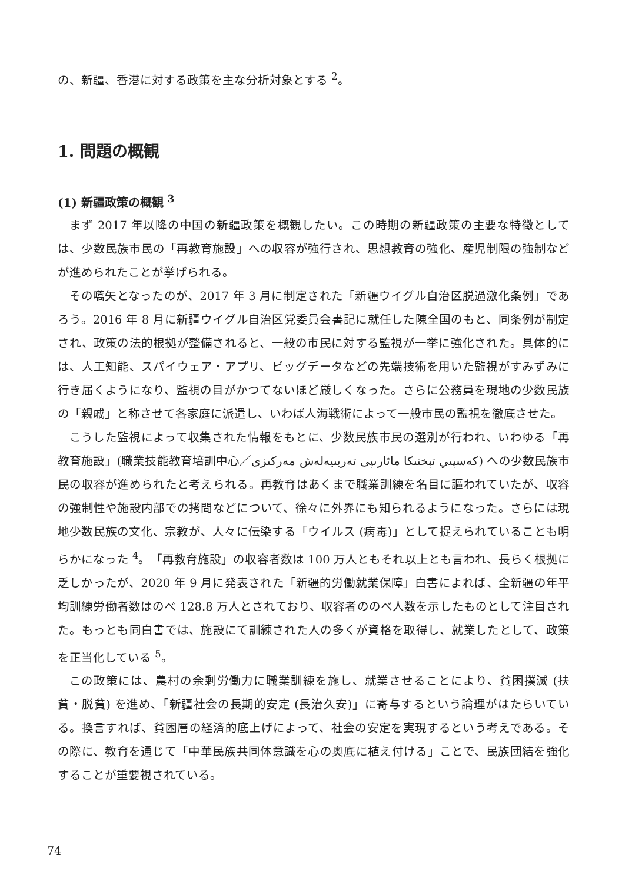の、新疆、香港に対する政策を主な分析対象とする <sup>2</sup>。
1. 問題の概観
(1) 新疆政策の概観 <sup>3</sup>
まず 2017 年以降の中国の新疆政策を概観したい。この時期の新疆政策の主要な特徴としては、少数民族市民の「再教育施設」への収容が強行され、思想教育の強化、産児制限の強制などが進められたことが挙げられる。
その嚆矢となったのが、2017 年 3 月に制定された「新疆ウイグル自治区脱過激化条例」であろう。2016 年 8 月に新疆ウイグル自治区党委員会書記に就任した陳全国のもと、同条例が制定され、政策の法的根拠が整備されると、一般の市民に対する監視が一挙に強化された。具体的には、人工知能、スパイウェア・アプリ、ビッグデータなどの先端技術を用いた監視がすみずみに行き届くようになり、監視の目がかつてないほど厳しくなった。さらに公務員を現地の少数民族の「親戚」と称させて各家庭に派遣し、いわば人海戦術によって一般市民の監視を徹底させた。
こうした監視によって収集された情報をもとに、少数民族市民の選別が行われ、いわゆる「再教育施設」(職業技能教育培訓中心／كەسپىي تېخنىكا مائارىپى تەربىيەلەش مەركىزى) への少数民族市民の収容が進められたと考えられる。再教育はあくまで職業訓練を名目に謳われていたが、収容の強制性や施設内部での拷問などについて、徐々に外界にも知られるようになった。さらには現地少数民族の文化、宗教が、人々に伝染する「ウイルス (病毒)」として捉えられていることも明らかになった <sup>4</sup>。「再教育施設」の収容者数は 100 万人ともそれ以上とも言われ、長らく根拠に乏しかったが、2020 年 9 月に発表された「新疆的労働就業保障」白書によれば、全新疆の年平均訓練労働者数はのべ 128.8 万人とされており、収容者ののべ人数を示したものとして注目された。もっとも同白書では、施設にて訓練された人の多くが資格を取得し、就業したとして、政策を正当化している <sup>5</sup>。
この政策には、農村の余剰労働力に職業訓練を施し、就業させることにより、貧困撲滅 (扶貧・脱貧) を進め、「新疆社会の長期的安定 (長治久安)」に寄与するという論理がはたらいている。換言すれば、貧困層の経済的底上げによって、社会の安定を実現するという考えである。その際に、教育を通じて「中華民族共同体意識を心の奥底に植え付ける」ことで、民族団結を強化することが重要視されている。
74